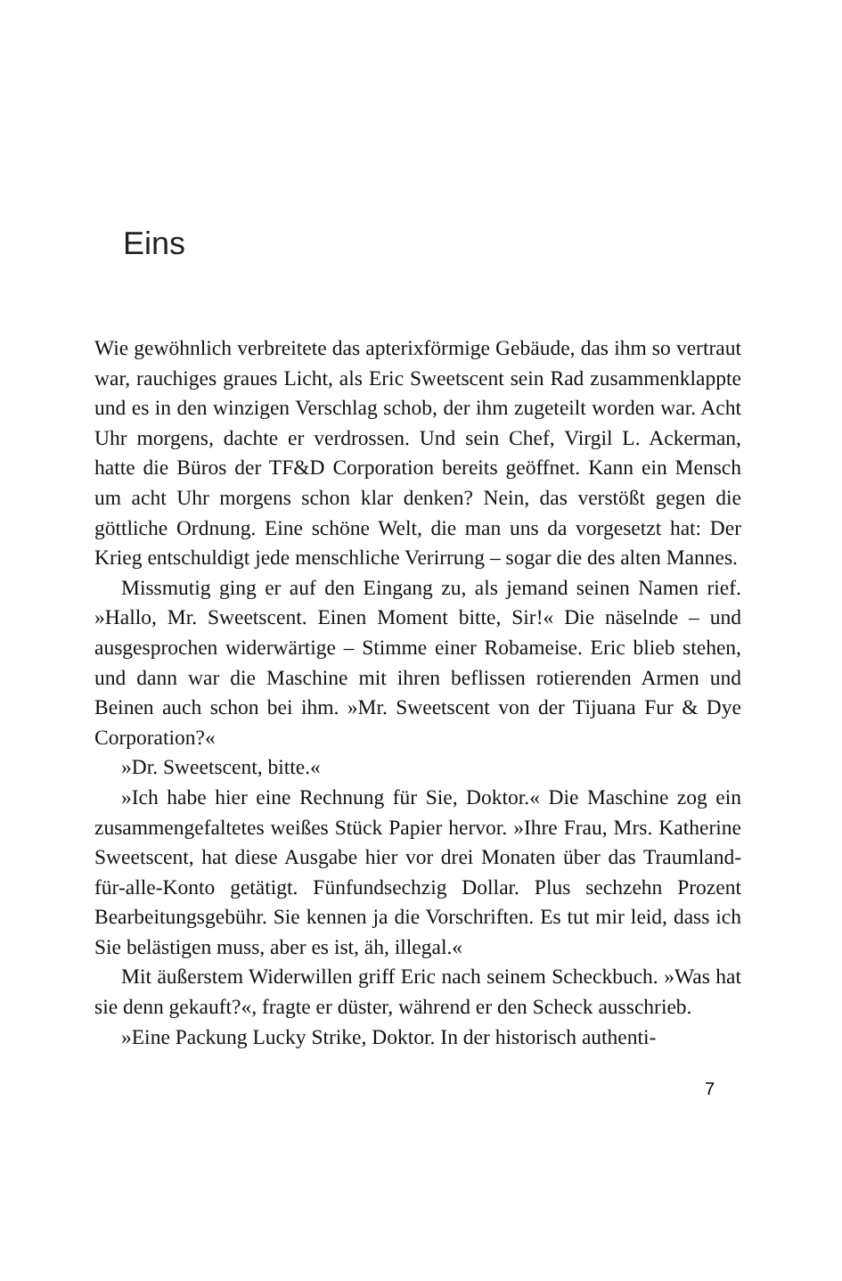Eins
Wie gewöhnlich verbreitete das apterixförmige Gebäude, das ihm so vertraut war, rauchiges graues Licht, als Eric Sweetscent sein Rad zusammenklappte und es in den winzigen Verschlag schob, der ihm zugeteilt worden war. Acht Uhr morgens, dachte er verdrossen. Und sein Chef, Virgil L. Ackerman, hatte die Büros der TF&D Corporation bereits geöffnet. Kann ein Mensch um acht Uhr morgens schon klar denken? Nein, das verstößt gegen die göttliche Ordnung. Eine schöne Welt, die man uns da vorgesetzt hat: Der Krieg entschuldigt jede menschliche Verirrung – sogar die des alten Mannes.
Missmutig ging er auf den Eingang zu, als jemand seinen Namen rief. »Hallo, Mr. Sweetscent. Einen Moment bitte, Sir!« Die näselnde – und ausgesprochen widerwärtige – Stimme einer Robameise. Eric blieb stehen, und dann war die Maschine mit ihren beflissen rotierenden Armen und Beinen auch schon bei ihm. »Mr. Sweetscent von der Tijuana Fur & Dye Corporation?«
»Dr. Sweetscent, bitte.«
»Ich habe hier eine Rechnung für Sie, Doktor.« Die Maschine zog ein zusammengefaltetes weißes Stück Papier hervor. »Ihre Frau, Mrs. Katherine Sweetscent, hat diese Ausgabe hier vor drei Monaten über das Traumland-für-alle-Konto getätigt. Fünfundsechzig Dollar. Plus sechzehn Prozent Bearbeitungsgebühr. Sie kennen ja die Vorschriften. Es tut mir leid, dass ich Sie belästigen muss, aber es ist, äh, illegal.«
Mit äußerstem Widerwillen griff Eric nach seinem Scheckbuch. »Was hat sie denn gekauft?«, fragte er düster, während er den Scheck ausschrieb.
»Eine Packung Lucky Strike, Doktor. In der historisch authenti-
7